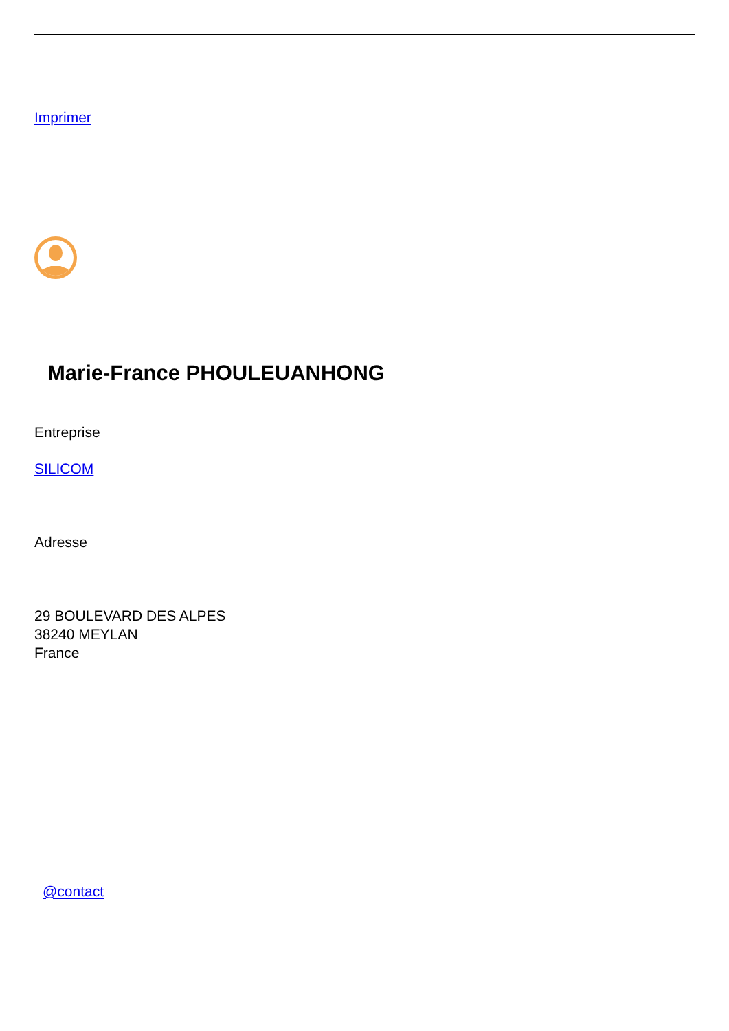Imprimer
Marie-France PHOULEUANHONG
Entreprise
SILICOM
Adresse
29 BOULEVARD DES ALPES
38240 MEYLAN
France
@contact